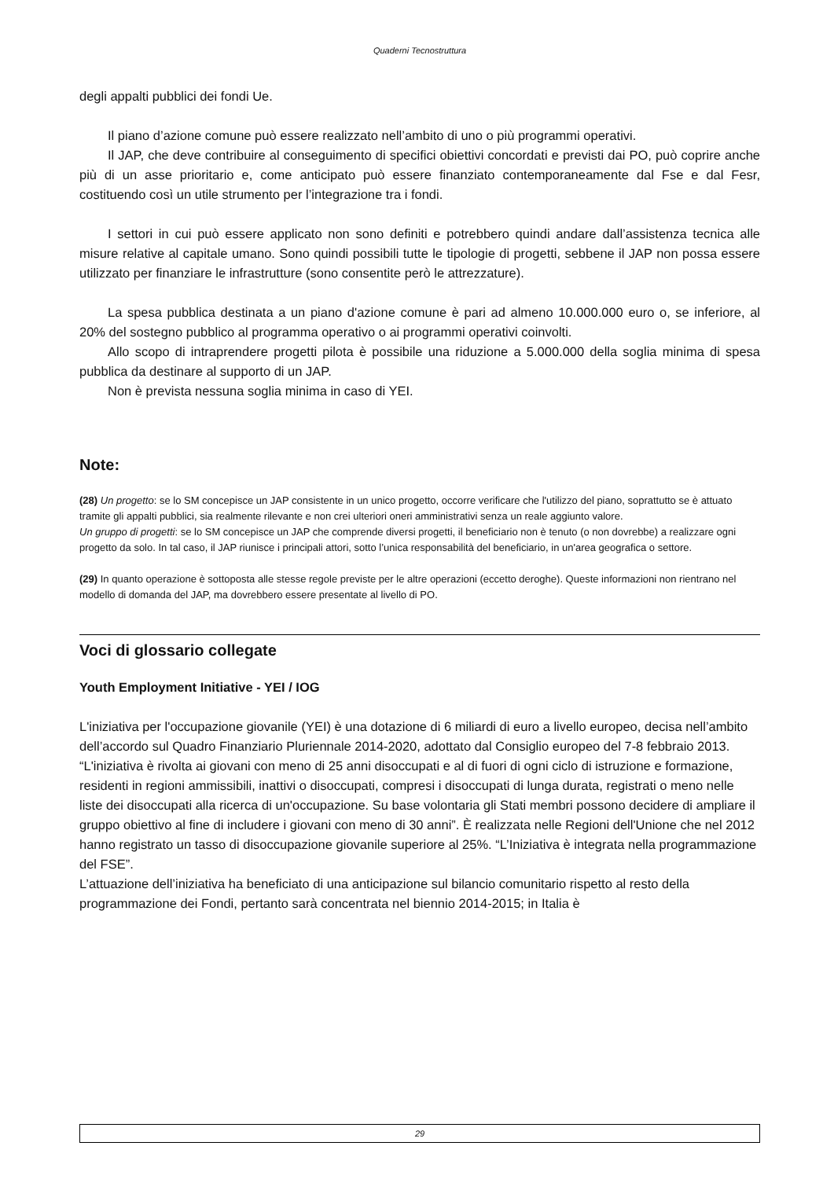Quaderni Tecnostruttura
degli appalti pubblici dei fondi Ue.
Il piano d’azione comune può essere realizzato nell’ambito di uno o più programmi operativi.
Il JAP, che deve contribuire al conseguimento di specifici obiettivi concordati e previsti dai PO, può coprire anche più di un asse prioritario e, come anticipato può essere finanziato contemporaneamente dal Fse e dal Fesr, costituendo così un utile strumento per l’integrazione tra i fondi.
I settori in cui può essere applicato non sono definiti e potrebbero quindi andare dall’assistenza tecnica alle misure relative al capitale umano. Sono quindi possibili tutte le tipologie di progetti, sebbene il JAP non possa essere utilizzato per finanziare le infrastrutture (sono consentite però le attrezzature).
La spesa pubblica destinata a un piano d'azione comune è pari ad almeno 10.000.000 euro o, se inferiore, al 20% del sostegno pubblico al programma operativo o ai programmi operativi coinvolti.
Allo scopo di intraprendere progetti pilota è possibile una riduzione a 5.000.000 della soglia minima di spesa pubblica da destinare al supporto di un JAP.
Non è prevista nessuna soglia minima in caso di YEI.
Note:
(28) Un progetto: se lo SM concepisce un JAP consistente in un unico progetto, occorre verificare che l'utilizzo del piano, soprattutto se è attuato tramite gli appalti pubblici, sia realmente rilevante e non crei ulteriori oneri amministrativi senza un reale aggiunto valore.
Un gruppo di progetti: se lo SM concepisce un JAP che comprende diversi progetti, il beneficiario non è tenuto (o non dovrebbe) a realizzare ogni progetto da solo. In tal caso, il JAP riunisce i principali attori, sotto l’unica responsabilità del beneficiario, in un'area geografica o settore.
(29) In quanto operazione è sottoposta alle stesse regole previste per le altre operazioni (eccetto deroghe). Queste informazioni non rientrano nel modello di domanda del JAP, ma dovrebbero essere presentate al livello di PO.
Voci di glossario collegate
Youth Employment Initiative - YEI / IOG
L'iniziativa per l'occupazione giovanile (YEI) è una dotazione di 6 miliardi di euro a livello europeo, decisa nell’ambito dell’accordo sul Quadro Finanziario Pluriennale 2014-2020, adottato dal Consiglio europeo del 7-8 febbraio 2013. “L'iniziativa è rivolta ai giovani con meno di 25 anni disoccupati e al di fuori di ogni ciclo di istruzione e formazione, residenti in regioni ammissibili, inattivi o disoccupati, compresi i disoccupati di lunga durata, registrati o meno nelle liste dei disoccupati alla ricerca di un'occupazione. Su base volontaria gli Stati membri possono decidere di ampliare il gruppo obiettivo al fine di includere i giovani con meno di 30 anni”. È realizzata nelle Regioni dell'Unione che nel 2012 hanno registrato un tasso di disoccupazione giovanile superiore al 25%. “L’Iniziativa è integrata nella programmazione del FSE”.
L’attuazione dell’iniziativa ha beneficiato di una anticipazione sul bilancio comunitario rispetto al resto della programmazione dei Fondi, pertanto sarà concentrata nel biennio 2014-2015; in Italia è
29